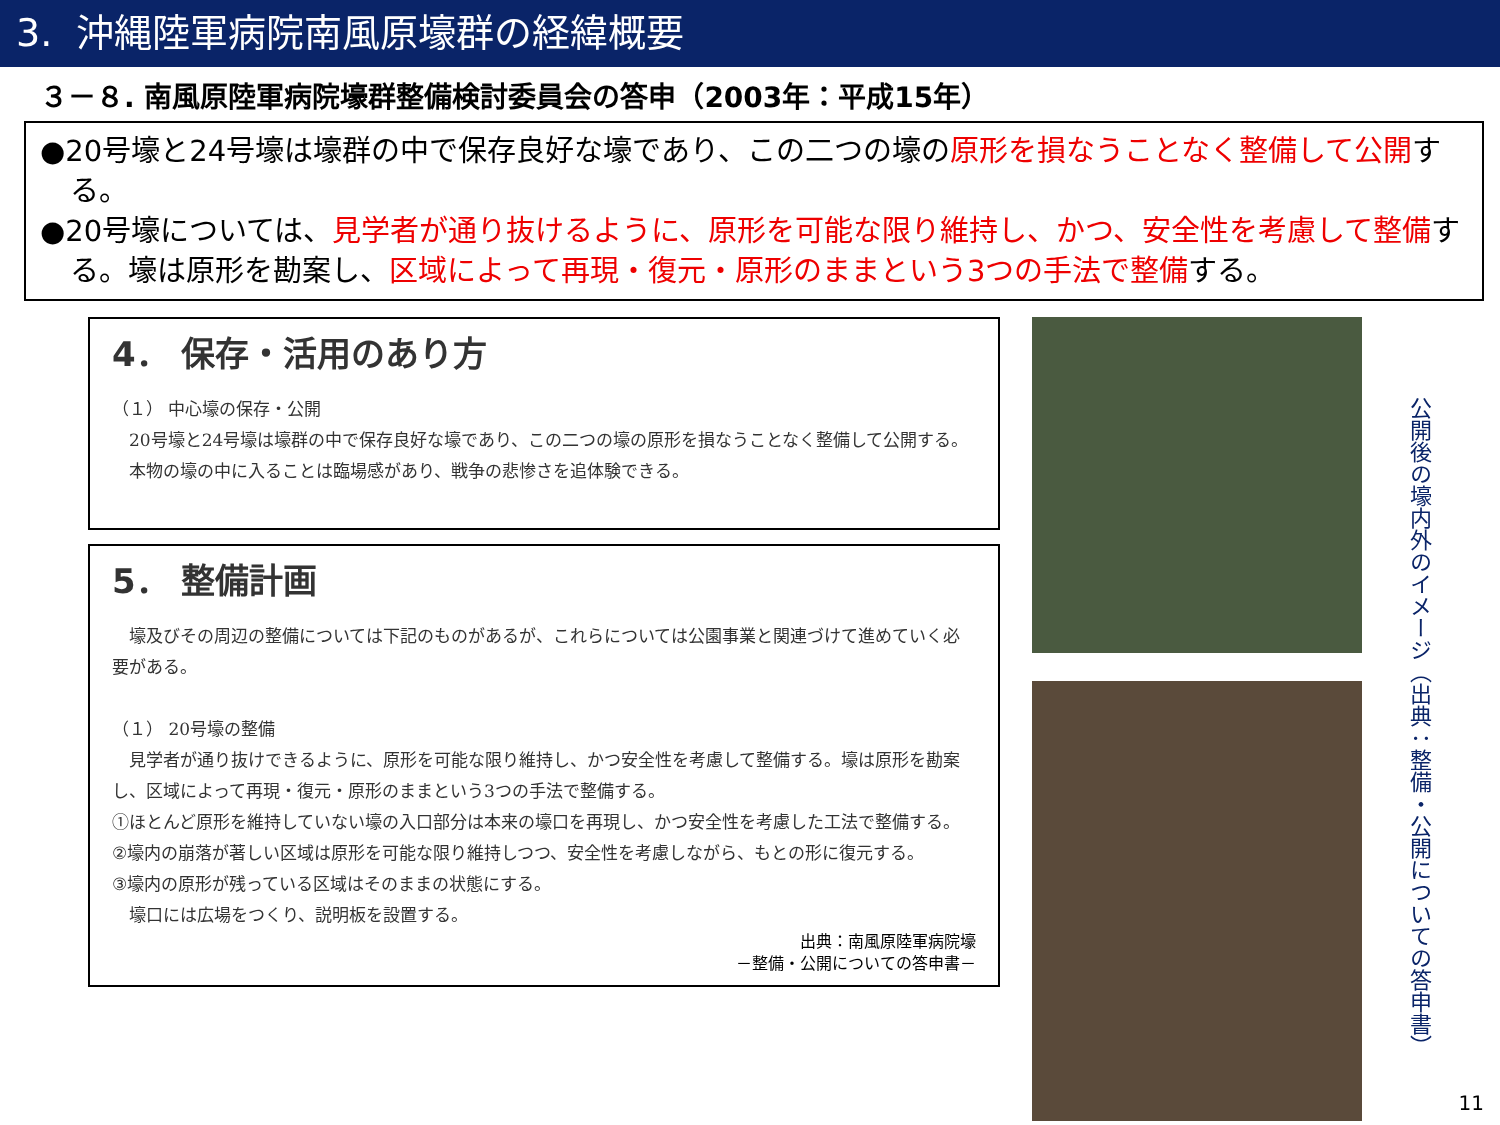3. 沖縄陸軍病院南風原壕群の経緯概要
３－８. 南風原陸軍病院壕群整備検討委員会の答申（2003年：平成15年）
●20号壕と24号壕は壕群の中で保存良好な壕であり、この二つの壕の原形を損なうことなく整備して公開する。
●20号壕については、見学者が通り抜けるように、原形を可能な限り維持し、かつ、安全性を考慮して整備する。壕は原形を勘案し、区域によって再現・復元・原形のままという3つの手法で整備する。
4． 保存・活用のあり方
（１） 中心壕の保存・公開
　20号壕と24号壕は壕群の中で保存良好な壕であり、この二つの壕の原形を損なうことなく整備して公開する。
　本物の壕の中に入ることは臨場感があり、戦争の悲惨さを追体験できる。
5． 整備計画
　壕及びその周辺の整備については下記のものがあるが、これらについては公園事業と関連づけて進めていく必要がある。
（１） 20号壕の整備
　見学者が通り抜けできるように、原形を可能な限り維持し、かつ安全性を考慮して整備する。壕は原形を勘案し、区域によって再現・復元・原形のままという3つの手法で整備する。
①ほとんど原形を維持していない壕の入口部分は本来の壕口を再現し、かつ安全性を考慮した工法で整備する。
②壕内の崩落が著しい区域は原形を可能な限り維持しつつ、安全性を考慮しながら、もとの形に復元する。
③壕内の原形が残っている区域はそのままの状態にする。
　壕口には広場をつくり、説明板を設置する。
出典：南風原陸軍病院壕
－整備・公開についての答申書－
公開後の壕内外のイメージ（出典：整備・公開についての答申書）
11